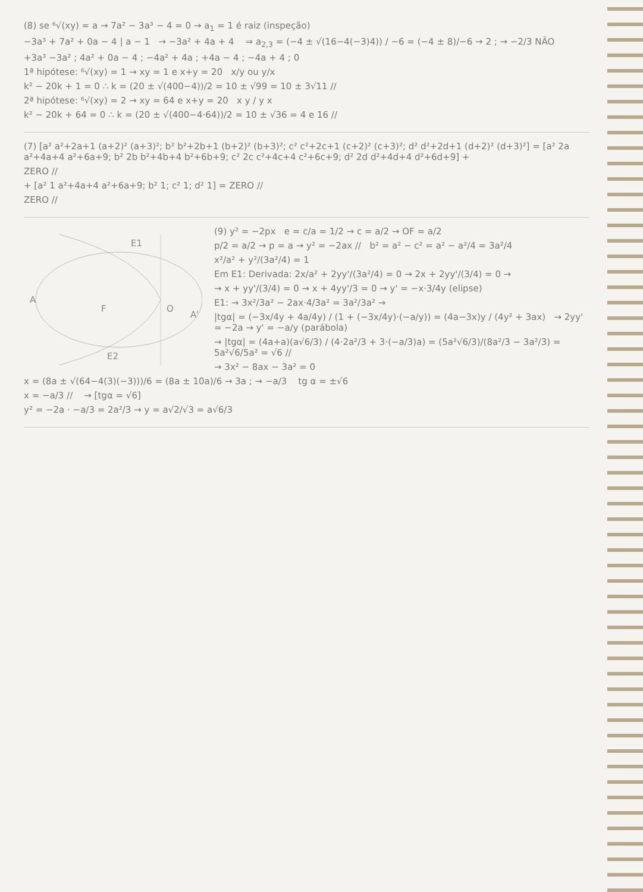(8) se ⁶√(xy) = a → 7a² − 3a³ − 4 = 0 → a<sub>1</sub> = 1 é raiz (inspeção)
−3a³ + 7a² + 0a − 4 | a − 1 → −3a² + 4a + 4 ⇒ a<sub>2,3</sub> = (−4 ± √(16−4(−3)4)) / −6 = (−4 ± 8)/−6 → 2 ; → −2/3 NÃO
+3a³ −3a² ; 4a² + 0a − 4 ; −4a² + 4a ; +4a − 4 ; −4a + 4 ; 0
1ª hipótese: ⁶√(xy) = 1 → xy = 1 e x+y = 20 x/y ou y/x
k² − 20k + 1 = 0 ∴ k = (20 ± √(400−4))/2 = 10 ± √99 = 10 ± 3√11 //
2ª hipótese: ⁶√(xy) = 2 → xy = 64 e x+y = 20 x y / y x
k² − 20k + 64 = 0 ∴ k = (20 ± √(400−4·64))/2 = 10 ± √36 = 4 e 16 //
(7) [a² a²+2a+1 (a+2)² (a+3)²; b² b²+2b+1 (b+2)² (b+3)²; c² c²+2c+1 (c+2)² (c+3)²; d² d²+2d+1 (d+2)² (d+3)²] = [a² 2a a²+4a+4 a²+6a+9; b² 2b b²+4b+4 b²+6b+9; c² 2c c²+4c+4 c²+6c+9; d² 2d d²+4d+4 d²+6d+9] +
ZERO //
+ [a² 1 a²+4a+4 a²+6a+9; b² 1; c² 1; d² 1] = ZERO //
ZERO //
A
F
O
A'
E1
E2
(9) y² = −2px e = c/a = 1/2 → c = a/2 → OF = a/2
p/2 = a/2 → p = a → y² = −2ax // b² = a² − c² = a² − a²/4 = 3a²/4
x²/a² + y²/(3a²/4) = 1
Em E1: Derivada: 2x/a² + 2yy'/(3a²/4) = 0 → 2x + 2yy'/(3/4) = 0 →
→ x + yy'/(3/4) = 0 → x + 4yy'/3 = 0 → y' = −x·3/4y (elipse)
E1: → 3x²/3a² − 2ax·4/3a² = 3a²/3a² →
|tgα| = (−3x/4y + 4a/4y) / (1 + (−3x/4y)·(−a/y)) = (4a−3x)y / (4y² + 3ax) → 2yy' = −2a → y' = −a/y (parábola)
→ |tgα| = (4a+a)(a√6/3) / (4·2a²/3 + 3·(−a/3)a) = (5a²√6/3)/(8a²/3 − 3a²/3) = 5a²√6/5a² = √6 //
→ 3x² − 8ax − 3a² = 0
x = (8a ± √(64−4(3)(−3)))/6 = (8a ± 10a)/6 → 3a ; → −a/3 tg α = ±√6
x = −a/3 // → [tgα = √6]
y² = −2a · −a/3 = 2a²/3 → y = a√2/√3 = a√6/3